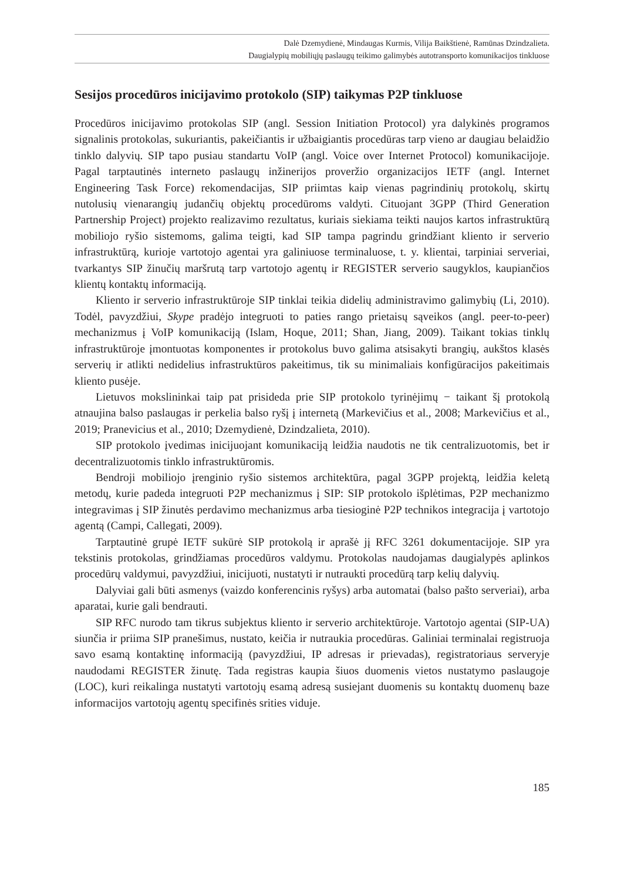Dalė Dzemydienė, Mindaugas Kurmis, Vilija Baikštienė, Ramūnas Dzindzalieta.
Daugialypių mobiliųjų paslaugų teikimo galimybės autotransporto komunikacijos tinkluose
Sesijos procedūros inicijavimo protokolo (SIP) taikymas P2P tinkluose
Procedūros inicijavimo protokolas SIP (angl. Session Initiation Protocol) yra dalykinės programos signalinis protokolas, sukuriantis, pakeičiantis ir užbaigiantis procedūras tarp vieno ar daugiau belaidžio tinklo dalyvių. SIP tapo pusiau standartu VoIP (angl. Voice over Internet Protocol) komunikacijoje. Pagal tarptautinės interneto paslaugų inžinerijos proveržio organizacijos IETF (angl. Internet Engineering Task Force) rekomendacijas, SIP priimtas kaip vienas pagrindinių protokolų, skirtų nutolusių vienarangių judančių objektų procedūroms valdyti. Cituojant 3GPP (Third Generation Partnership Project) projekto realizavimo rezultatus, kuriais siekiama teikti naujos kartos infrastruktūrą mobiliojo ryšio sistemoms, galima teigti, kad SIP tampa pagrindu grindžiant kliento ir serverio infrastruktūrą, kurioje vartotojo agentai yra galiniuose terminaluose, t. y. klientai, tarpiniai serveriai, tvarkantys SIP žinučių maršrutą tarp vartotojo agentų ir REGISTER serverio saugyklos, kaupiančios klientų kontaktų informaciją.
Kliento ir serverio infrastruktūroje SIP tinklai teikia didelių administravimo galimybių (Li, 2010). Todėl, pavyzdžiui, Skype pradėjo integruoti to paties rango prietaisų sąveikos (angl. peer-to-peer) mechanizmus į VoIP komunikaciją (Islam, Hoque, 2011; Shan, Jiang, 2009). Taikant tokias tinklų infrastruktūroje įmontuotas komponentes ir protokolus buvo galima atsisakyti brangių, aukštos klasės serverių ir atlikti nedidelius infrastruktūros pakeitimus, tik su minimaliais konfigūracijos pakeitimais kliento pusėje.
Lietuvos mokslininkai taip pat prisideda prie SIP protokolo tyrinėjimų − taikant šį protokolą atnaujina balso paslaugas ir perkelia balso ryšį į internetą (Markevičius et al., 2008; Markevičius et al., 2019; Pranevicius et al., 2010; Dzemydienė, Dzindzalieta, 2010).
SIP protokolo įvedimas inicijuojant komunikaciją leidžia naudotis ne tik centralizuotomis, bet ir decentralizuotomis tinklo infrastruktūromis.
Bendroji mobiliojo įrenginio ryšio sistemos architektūra, pagal 3GPP projektą, leidžia keletą metodų, kurie padeda integruoti P2P mechanizmus į SIP: SIP protokolo išplėtimas, P2P mechanizmo integravimas į SIP žinutės perdavimo mechanizmus arba tiesioginė P2P technikos integracija į vartotojo agentą (Campi, Callegati, 2009).
Tarptautinė grupė IETF sukūrė SIP protokolą ir aprašė jį RFC 3261 dokumentacijoje. SIP yra tekstinis protokolas, grindžiamas procedūros valdymu. Protokolas naudojamas daugialypės aplinkos procedūrų valdymui, pavyzdžiui, inicijuoti, nustatyti ir nutraukti procedūrą tarp kelių dalyvių.
Dalyviai gali būti asmenys (vaizdo konferencinis ryšys) arba automatai (balso pašto serveriai), arba aparatai, kurie gali bendrauti.
SIP RFC nurodo tam tikrus subjektus kliento ir serverio architektūroje. Vartotojo agentai (SIP-UA) siunčia ir priima SIP pranešimus, nustato, keičia ir nutraukia procedūras. Galiniai terminalai registruoja savo esamą kontaktinę informaciją (pavyzdžiui, IP adresas ir prievadas), registratoriaus serveryje naudodami REGISTER žinutę. Tada registras kaupia šiuos duomenis vietos nustatymo paslaugoje (LOC), kuri reikalinga nustatyti vartotojų esamą adresą susiejant duomenis su kontaktų duomenų baze informacijos vartotojų agentų specifinės srities viduje.
185